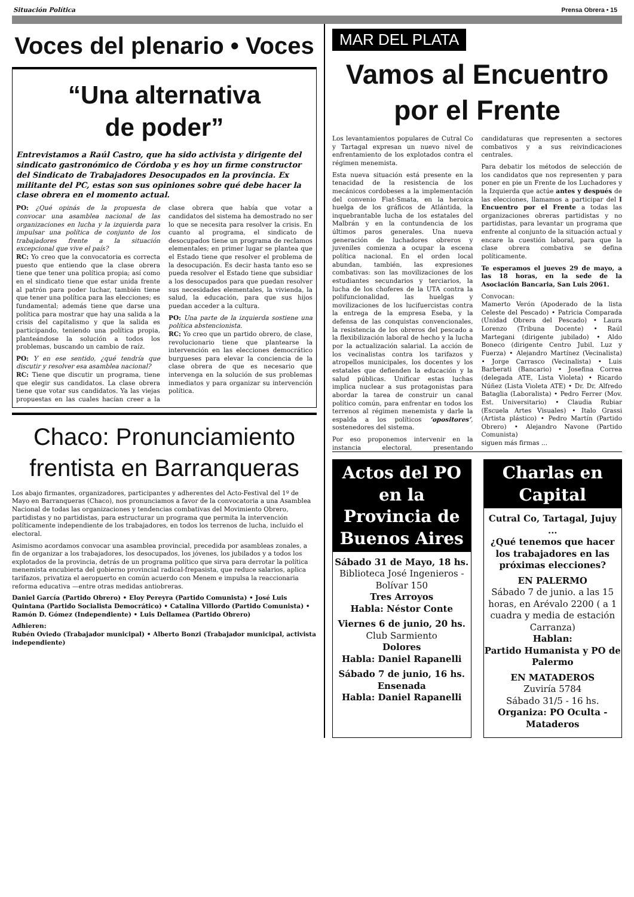Situación Política Prensa Obrera • 15
Voces del plenario • Voces
“Una alternativa
de poder”
Entrevistamos a Raúl Castro, que ha sido activista y dirigente del sindicato gastronómico de Córdoba y es hoy un firme constructor del Sindicato de Trabajadores Desocupados en la provincia. Ex militante del PC, estas son sus opiniones sobre qué debe hacer la clase obrera en el momento actual.
PO: ¿Qué opinás de la propuesta de convocar una asamblea nacional de las organizaciones en lucha y la izquierda para impulsar una política de conjunto de los trabajadores frente a la situación excepcional que vive el país?
RC: Yo creo que la convocatoria es correcta puesto que entiendo que la clase obrera tiene que tener una política propia; así como en el sindicato tiene que estar unida frente al patrón para poder luchar, también tiene que tener una política para las elecciones; es fundamental; además tiene que darse una política para mostrar que hay una salida a la crisis del capitalismo y que la salida es participando, teniendo una política propia, planteándose la solución a todos los problemas, buscando un cambio de raíz.
PO: Y en ese sentido, ¿qué tendría que discutir y resolver esa asamblea nacional?
RC: Tiene que discutir un programa, tiene que elegir sus candidatos. La clase obrera tiene que votar sus candidatos. Ya las viejas propuestas en las cuales hacían creer a la clase obrera que había que votar a candidatos del sistema ha demostrado no ser lo que se necesita para resolver la crisis. En cuanto al programa, el sindicato de desocupados tiene un programa de reclamos elementales; en primer lugar se plantea que el Estado tiene que resolver el problema de la desocupación. Es decir hasta tanto eso se pueda resolver el Estado tiene que subsidiar a los desocupados para que puedan resolver sus necesidades elementales, la vivienda, la salud, la educación, para que sus hijos puedan acceder a la cultura.
PO: Una parte de la izquierda sostiene una política abstencionista.
RC: Yo creo que un partido obrero, de clase, revolucionario tiene que plantearse la intervención en las elecciones democrático burgueses para elevar la conciencia de la clase obrera de que es necesario que intervenga en la solución de sus problemas inmediatos y para organizar su intervención política.
Chaco: Pronunciamiento frentista en Barranqueras
Los abajo firmantes, organizadores, participantes y adherentes del Acto-Festival del 1º de Mayo en Barranqueras (Chaco), nos pronunciamos a favor de la convocatoria a una Asamblea Nacional de todas las organizaciones y tendencias combativas del Movimiento Obrero, partidistas y no partidistas, para estructurar un programa que permita la intervención políticamente independiente de los trabajadores, en todos los terrenos de lucha, incluido el electoral.
Asimismo acordamos convocar una asamblea provincial, precedida por asambleas zonales, a fin de organizar a los trabajadores, los desocupados, los jóvenes, los jubilados y a todos los explotados de la provincia, detrás de un programa político que sirva para derrotar la política menemista encubierta del gobierno provincial radical-frepasista, que reduce salarios, aplica tarifazos, privatiza el aeropuerto en común acuerdo con Menem e impulsa la reaccionaria reforma educativa —entre otras medidas antiobreras.
Daniel García (Partido Obrero) • Eloy Pereyra (Partido Comunista) • José Luis Quintana (Partido Socialista Democrático) • Catalina Villordo (Partido Comunista) • Ramón D. Gómez (Independiente) • Luis Dellamea (Partido Obrero)
Adhieren:
Rubén Oviedo (Trabajador municipal) • Alberto Bonzi (Trabajador municipal, activista independiente)
MAR DEL PLATA
Vamos al Encuentro
por el Frente
Los levantamientos populares de Cutral Co y Tartagal expresan un nuevo nivel de enfrentamiento de los explotados contra el régimen menemista.
Esta nueva situación está presente en la tenacidad de la resistencia de los mecánicos cordobeses a la implementación del convenio Fiat-Smata, en la heroica huelga de los gráficos de Atlántida, la inquebrantable lucha de los estatales del Malbrán y en la contundencia de los últimos paros generales. Una nueva generación de luchadores obreros y juveniles comienza a ocupar la escena política nacional. En el orden local abundan, también, las expresiones combativas: son las movilizaciones de los estudiantes secundarios y terciarios, la lucha de los choferes de la UTA contra la polifuncionalidad, las huelgas y movilizaciones de los lucifuercistas contra la entrega de la empresa Eseba, y la defensa de las conquistas convencionales, la resistencia de los obreros del pescado a la flexibilización laboral de hecho y la lucha por la actualización salarial. La acción de los vecinalistas contra los tarifazos y atropellos municipales, los docentes y los estatales que defienden la educación y la salud públicas. Unificar estas luchas implica nuclear a sus protagonistas para abordar la tarea de construir un canal político común, para enfrentar en todos los terrenos al régimen menemista y darle la espalda a los políticos ‘opositores’, sostenedores del sistema.
Por eso proponemos intervenir en la instancia electoral, presentando candidaturas que representen a sectores combativos y a sus reivindicaciones centrales.
Para debatir los métodos de selección de los candidatos que nos representen y para poner en pie un Frente de los Luchadores y la Izquierda que actúe antes y después de las elecciones, llamamos a participar del I Encuentro por el Frente a todas las organizaciones obreras partidistas y no partidistas, para levantar un programa que enfrente al conjunto de la situación actual y encare la cuestión laboral, para que la clase obrera combativa se defina políticamente.
Te esperamos el jueves 29 de mayo, a las 18 horas, en la sede de la Asociación Bancaria, San Luis 2061.
Convocan:
Mamerto Verón (Apoderado de la lista Celeste del Pescado) • Patricia Comparada (Unidad Obrera del Pescado) • Laura Lorenzo (Tribuna Docente) • Raúl Martegani (dirigente jubilado) • Aldo Boneco (dirigente Centro Jubil. Luz y Fuerza) • Alejandro Martínez (Vecinalista) • Jorge Carrasco (Vecinalista) • Luis Barberati (Bancario) • Josefina Correa (delegada ATE, Lista Violeta) • Ricardo Núñez (Lista Violeta ATE) • Dr. Dr. Alfredo Bataglia (Laboralista) • Pedro Ferrer (Mov. Est. Universitario) • Claudia Rubiar (Escuela Artes Visuales) • Italo Grassi (Artista plástico) • Pedro Martín (Partido Obrero) • Alejandro Navone (Partido Comunista)
siguen más firmas ...
Actos del PO en la Provincia de Buenos Aires
Sábado 31 de Mayo, 18 hs.
Biblioteca José Ingenieros - Bolívar 150
Tres Arroyos
Habla: Néstor Conte
Viernes 6 de junio, 20 hs.
Club Sarmiento
Dolores
Habla: Daniel Rapanelli
Sábado 7 de junio, 16 hs.
Ensenada
Habla: Daniel Rapanelli
Charlas en Capital
Cutral Co, Tartagal, Jujuy ...
¿Qué tenemos que hacer los trabajadores en las próximas elecciones?
EN PALERMO
Sábado 7 de junio. a las 15 horas, en Arévalo 2200 ( a 1 cuadra y media de estación Carranza)
Hablan:
Partido Humanista y PO de Palermo
EN MATADEROS
Zuviría 5784
Sábado 31/5 - 16 hs.
Organiza: PO Oculta - Mataderos